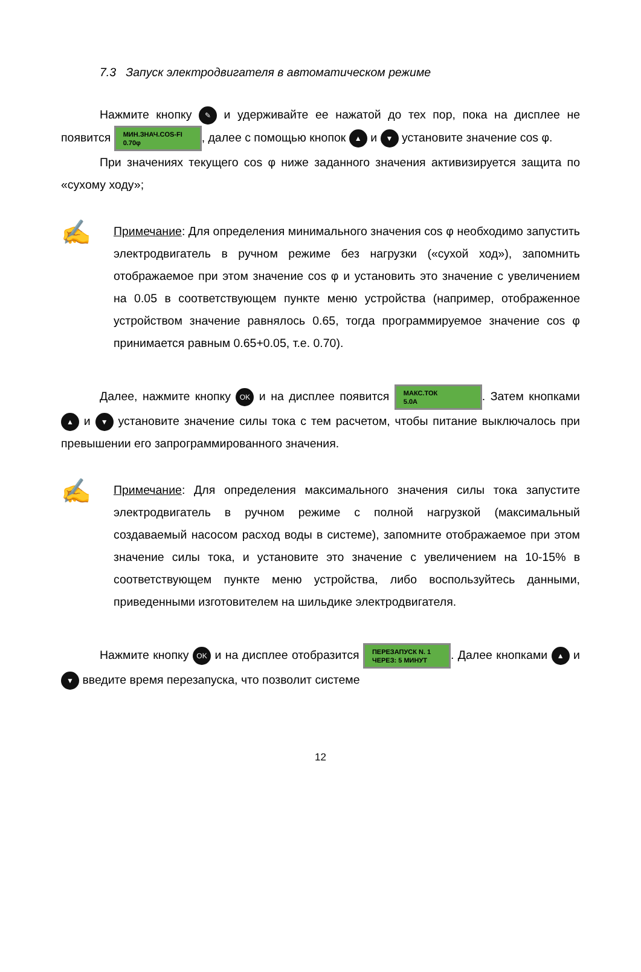7.3 Запуск электродвигателя в автоматическом режиме
Нажмите кнопку ✎ и удерживайте ее нажатой до тех пор, пока на дисплее не появится МИН.ЗНАЧ.COS-FI
0.70φ, далее с помощью кнопок ▲ и ▼ установите значение cos φ.
При значениях текущего cos φ ниже заданного значения активизируется защита по «сухому ходу»;
✍
Примечание: Для определения минимального значения cos φ необходимо запустить электродвигатель в ручном режиме без нагрузки («сухой ход»), запомнить отображаемое при этом значение cos φ и установить это значение с увеличением на 0.05 в соответствующем пункте меню устройства (например, отображенное устройством значение равнялось 0.65, тогда программируемое значение cos φ принимается равным 0.65+0.05, т.е. 0.70).
Далее, нажмите кнопку OK и на дисплее появится МАКС.ТОК
5.0A. Затем кнопками ▲ и ▼ установите значение силы тока с тем расчетом, чтобы питание выключалось при превышении его запрограммированного значения.
✍
Примечание: Для определения максимального значения силы тока запустите электродвигатель в ручном режиме с полной нагрузкой (максимальный создаваемый насосом расход воды в системе), запомните отображаемое при этом значение силы тока, и установите это значение с увеличением на 10-15% в соответствующем пункте меню устройства, либо воспользуйтесь данными, приведенными изготовителем на шильдике электродвигателя.
Нажмите кнопку OK и на дисплее отобразится ПЕРЕЗАПУСК N. 1
ЧЕРЕЗ: 5 МИНУТ. Далее кнопками ▲ и ▼ введите время перезапуска, что позволит системе
12